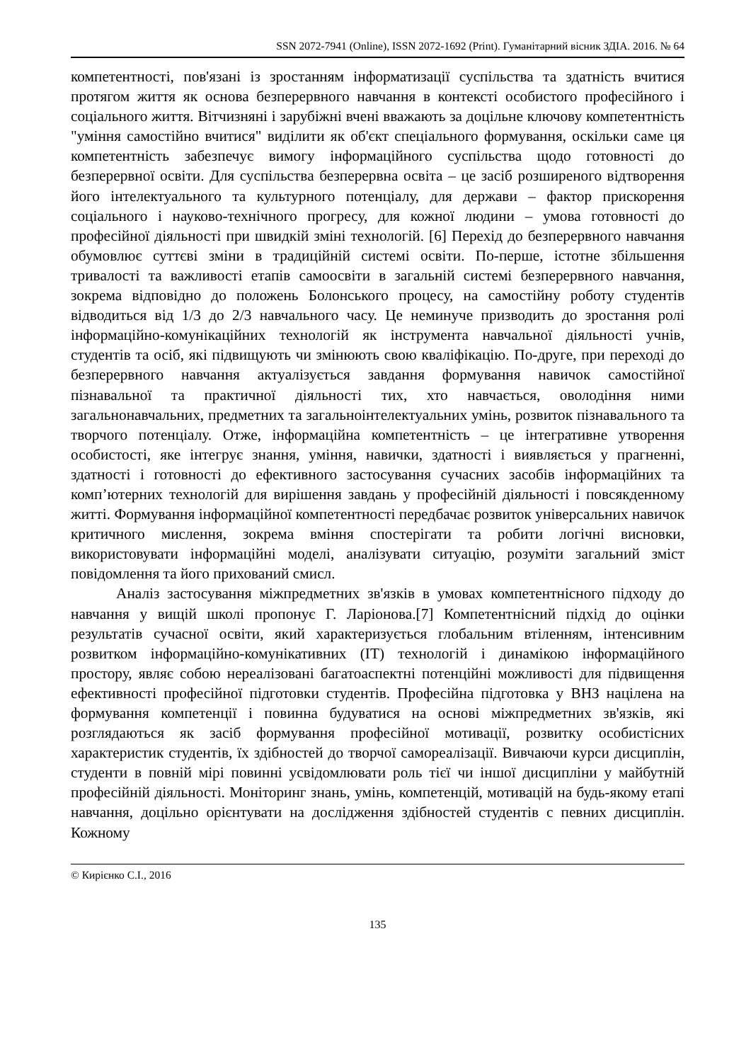SSN 2072-7941 (Online), ISSN 2072-1692 (Print). Гуманітарний вісник ЗДІА. 2016. № 64
компетентності, пов'язані із зростанням інформатизації суспільства та здатність вчитися протягом життя як основа безперервного навчання в контексті особистого професійного і соціального життя. Вітчизняні і зарубіжні вчені вважають за доцільне ключову компетентність "уміння самостійно вчитися" виділити як об'єкт спеціального формування, оскільки саме ця компетентність забезпечує вимогу інформаційного суспільства щодо готовності до безперервної освіти. Для суспільства безперервна освіта – це засіб розширеного відтворення його інтелектуального та культурного потенціалу, для держави – фактор прискорення соціального і науково-технічного прогресу, для кожної людини – умова готовності до професійної діяльності при швидкій зміні технологій. [6] Перехід до безперервного навчання обумовлює суттєві зміни в традиційній системі освіти. По-перше, істотне збільшення тривалості та важливості етапів самоосвіти в загальній системі безперервного навчання, зокрема відповідно до положень Болонського процесу, на самостійну роботу студентів відводиться від 1/3 до 2/3 навчального часу. Це неминуче призводить до зростання ролі інформаційно-комунікаційних технологій як інструмента навчальної діяльності учнів, студентів та осіб, які підвищують чи змінюють свою кваліфікацію. По-друге, при переході до безперервного навчання актуалізується завдання формування навичок самостійної пізнавальної та практичної діяльності тих, хто навчається, оволодіння ними загальнонавчальних, предметних та загальноінтелектуальних умінь, розвиток пізнавального та творчого потенціалу. Отже, інформаційна компетентність – це інтегративне утворення особистості, яке інтегрує знання, уміння, навички, здатності і виявляється у прагненні, здатності і готовності до ефективного застосування сучасних засобів інформаційних та комп’ютерних технологій для вирішення завдань у професійній діяльності і повсякденному житті. Формування інформаційної компетентності передбачає розвиток універсальних навичок критичного мислення, зокрема вміння спостерігати та робити логічні висновки, використовувати інформаційні моделі, аналізувати ситуацію, розуміти загальний зміст повідомлення та його прихований смисл.
Аналіз застосування міжпредметних зв'язків в умовах компетентнісного підходу до навчання у вищій школі пропонує Г. Ларіонова.[7] Компетентнісний підхід до оцінки результатів сучасної освіти, який характеризується глобальним втіленням, інтенсивним розвитком інформаційно-комунікативних (IT) технологій і динамікою інформаційного простору, являє собою нереалізовані багатоаспектні потенційні можливості для підвищення ефективності професійної підготовки студентів. Професійна підготовка у ВНЗ націлена на формування компетенції і повинна будуватися на основі міжпредметних зв'язків, які розглядаються як засіб формування професійної мотивації, розвитку особистісних характеристик студентів, їх здібностей до творчої самореалізації. Вивчаючи курси дисциплін, студенти в повній мірі повинні усвідомлювати роль тієї чи іншої дисципліни у майбутній професійній діяльності. Моніторинг знань, умінь, компетенцій, мотивацій на будь-якому етапі навчання, доцільно орієнтувати на дослідження здібностей студентів с певних дисциплін. Кожному
© Кирієнко С.І., 2016
135